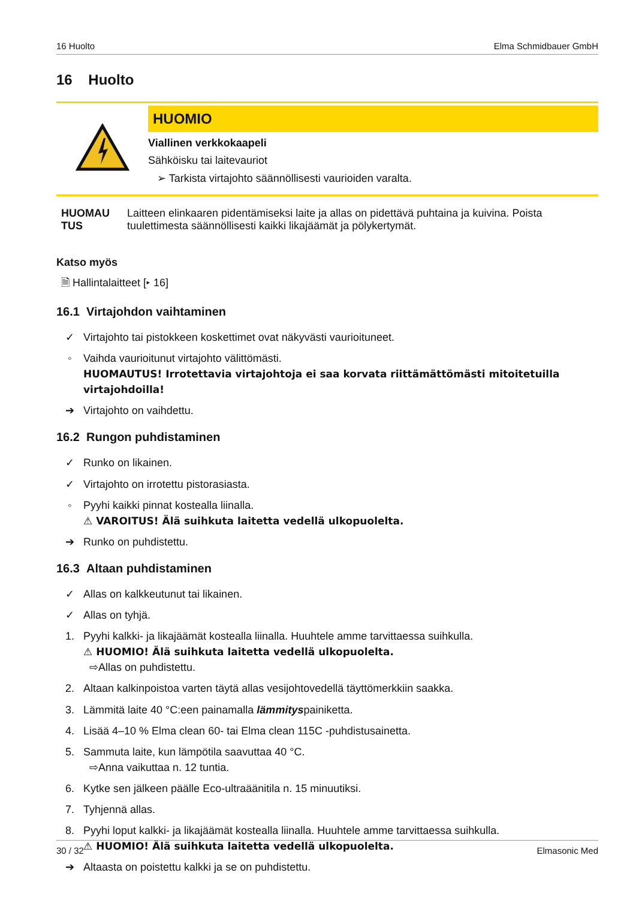16 Huolto Elma Schmidbauer GmbH
16 Huolto
HUOMIO
Viallinen verkkokaapeli
Sähköisku tai laitevauriot
➢ Tarkista virtajohto säännöllisesti vaurioiden varalta.
HUOMAU TUS Laitteen elinkaaren pidentämiseksi laite ja allas on pidettävä puhtaina ja kuivina. Poista tuulettimesta säännöllisesti kaikki likajäämät ja pölykertymät.
Katso myös
🗎 Hallintalaitteet [▸ 16]
16.1 Virtajohdon vaihtaminen
✓ Virtajohto tai pistokkeen koskettimet ovat näkyvästi vaurioituneet.
◦ Vaihda vaurioitunut virtajohto välittömästi.
HUOMAUTUS! Irrotettavia virtajohtoja ei saa korvata riittämättömästi mitoitetuilla virtajohdoilla!
➔ Virtajohto on vaihdettu.
16.2 Rungon puhdistaminen
✓ Runko on likainen.
✓ Virtajohto on irrotettu pistorasiasta.
◦ Pyyhi kaikki pinnat kostealla liinalla.
⚠ VAROITUS! Älä suihkuta laitetta vedellä ulkopuolelta.
➔ Runko on puhdistettu.
16.3 Altaan puhdistaminen
✓ Allas on kalkkeutunut tai likainen.
✓ Allas on tyhjä.
1. Pyyhi kalkki- ja likajäämät kostealla liinalla. Huuhtele amme tarvittaessa suihkulla.
⚠ HUOMIO! Älä suihkuta laitetta vedellä ulkopuolelta.
⇨Allas on puhdistettu.
2. Altaan kalkinpoistoa varten täytä allas vesijohtovedellä täyttömerkkiin saakka.
3. Lämmitä laite 40 °C:een painamalla lämmityspainiketta.
4. Lisää 4–10 % Elma clean 60- tai Elma clean 115C -puhdistusainetta.
5. Sammuta laite, kun lämpötila saavuttaa 40 °C.
⇨Anna vaikuttaa n. 12 tuntia.
6. Kytke sen jälkeen päälle Eco-ultraäänitila n. 15 minuutiksi.
7. Tyhjennä allas.
8. Pyyhi loput kalkki- ja likajäämät kostealla liinalla. Huuhtele amme tarvittaessa suihkulla.
⚠ HUOMIO! Älä suihkuta laitetta vedellä ulkopuolelta.
➔ Altaasta on poistettu kalkki ja se on puhdistettu.
30 / 32 Elmasonic Med